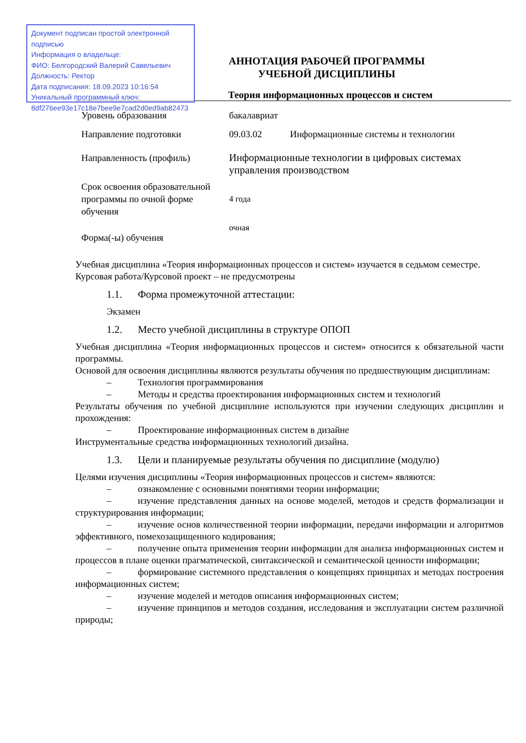Документ подписан простой электронной подписью
Информация о владельце:
ФИО: Белгородский Валерий Савельевич
Должность: Ректор
Дата подписания: 18.09.2023 10:16:54
Уникальный программный ключ:
8df276ee93e17c18e7bee9e7cad2d0ed9ab82473
АННОТАЦИЯ РАБОЧЕЙ ПРОГРАММЫ
УЧЕБНОЙ ДИСЦИПЛИНЫ
Теория информационных процессов и систем
| Уровень образования | бакалавриат | |
| Направление подготовки | 09.03.02 | Информационные системы и технологии |
| Направленность (профиль) | Информационные технологии в цифровых системах управления производством | |
| Срок освоения образовательной программы по очной форме обучения | 4 года | |
| Форма(-ы) обучения | очная | |
Учебная дисциплина «Теория информационных процессов и систем» изучается в седьмом семестре.
Курсовая работа/Курсовой проект – не предусмотрены
1.1. Форма промежуточной аттестации:
Экзамен
1.2. Место учебной дисциплины в структуре ОПОП
Учебная дисциплина «Теория информационных процессов и систем» относится к обязательной части программы.
Основой для освоения дисциплины являются результаты обучения по предшествующим дисциплинам:
– Технология программирования
– Методы и средства проектирования информационных систем и технологий
Результаты обучения по учебной дисциплине используются при изучении следующих дисциплин и прохождения:
– Проектирование информационных систем в дизайне
Инструментальные средства информационных технологий дизайна.
1.3. Цели и планируемые результаты обучения по дисциплине (модулю)
Целями изучения дисциплины «Теория информационных процессов и систем» являются:
– ознакомление с основными понятиями теории информации;
– изучение представления данных на основе моделей, методов и средств формализации и структурирования информации;
– изучение основ количественной теории информации, передачи информации и алгоритмов эффективного, помехозащищенного кодирования;
– получение опыта применения теории информации для анализа информационных систем и процессов в плане оценки прагматической, синтаксической и семантической ценности информации;
– формирование системного представления о концепциях принципах и методах построения информационных систем;
– изучение моделей и методов описания информационных систем;
– изучение принципов и методов создания, исследования и эксплуатации систем различной природы;